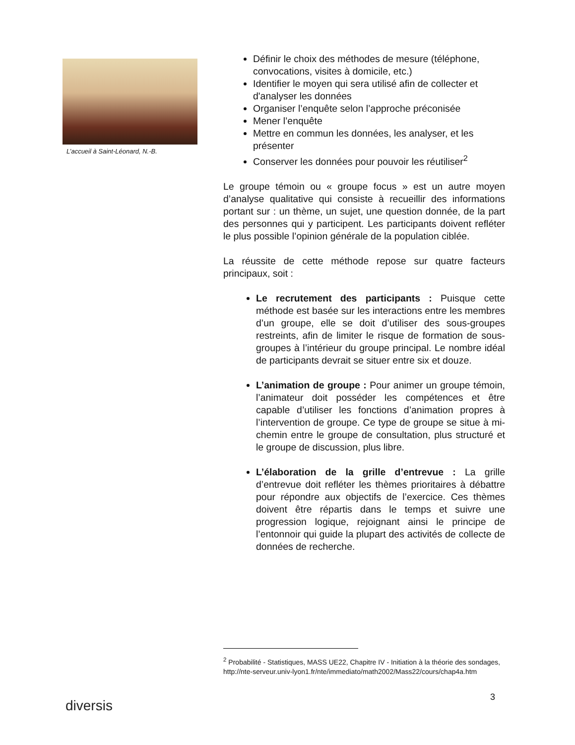L’accueil à Saint-Léonard, N.-B.
Définir le choix des méthodes de mesure (téléphone, convocations, visites à domicile, etc.)
Identifier le moyen qui sera utilisé afin de collecter et d'analyser les données
Organiser l’enquête selon l’approche préconisée
Mener l’enquête
Mettre en commun les données, les analyser, et les présenter
Conserver les données pour pouvoir les réutiliser<sup>2</sup>
Le groupe témoin ou « groupe focus » est un autre moyen d’analyse qualitative qui consiste à recueillir des informations portant sur : un thème, un sujet, une question donnée, de la part des personnes qui y participent. Les participants doivent refléter le plus possible l’opinion générale de la population ciblée.
La réussite de cette méthode repose sur quatre facteurs principaux, soit :
Le recrutement des participants : Puisque cette méthode est basée sur les interactions entre les membres d’un groupe, elle se doit d’utiliser des sous-groupes restreints, afin de limiter le risque de formation de sous-groupes à l’intérieur du groupe principal. Le nombre idéal de participants devrait se situer entre six et douze.
L’animation de groupe : Pour animer un groupe témoin, l’animateur doit posséder les compétences et être capable d’utiliser les fonctions d’animation propres à l’intervention de groupe. Ce type de groupe se situe à mi-chemin entre le groupe de consultation, plus structuré et le groupe de discussion, plus libre.
L’élaboration de la grille d’entrevue : La grille d’entrevue doit refléter les thèmes prioritaires à débattre pour répondre aux objectifs de l’exercice. Ces thèmes doivent être répartis dans le temps et suivre une progression logique, rejoignant ainsi le principe de l’entonnoir qui guide la plupart des activités de collecte de données de recherche.
<sup>2</sup> Probabilité - Statistiques, MASS UE22, Chapitre IV - Initiation à la théorie des sondages, http://nte-serveur.univ-lyon1.fr/nte/immediato/math2002/Mass22/cours/chap4a.htm
diversis
3